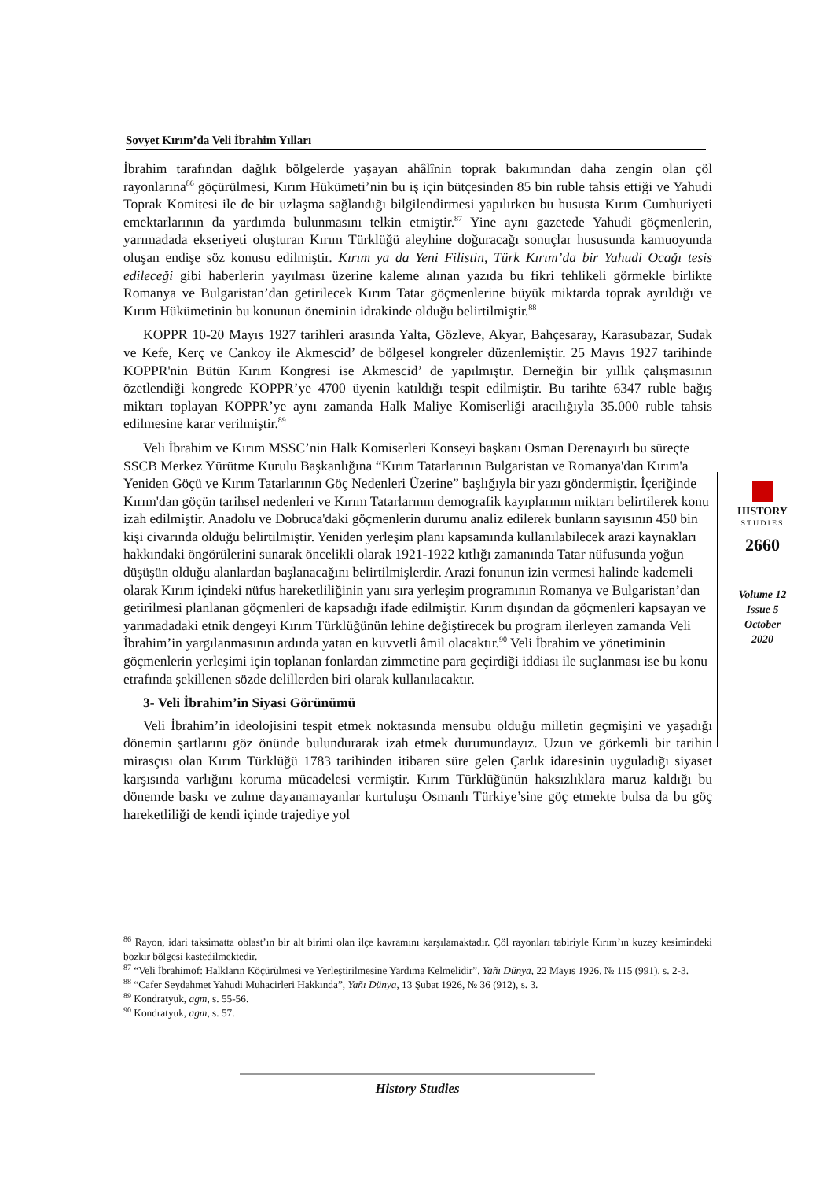Sovyet Kırım’da Veli İbrahim Yılları
İbrahim tarafından dağlık bölgelerde yaşayan ahâlînin toprak bakımından daha zengin olan çöl rayonlarına<sup>86</sup> göçürülmesi, Kırım Hükümeti’nin bu iş için bütçesinden 85 bin ruble tahsis ettiği ve Yahudi Toprak Komitesi ile de bir uzlaşma sağlandığı bilgilendirmesi yapılırken bu hususta Kırım Cumhuriyeti emektarlarının da yardımda bulunmasını telkin etmiştir.<sup>87</sup> Yine aynı gazetede Yahudi göçmenlerin, yarımadada ekseriyeti oluşturan Kırım Türklüğü aleyhine doğuracağı sonuçlar hususunda kamuoyunda oluşan endişe söz konusu edilmiştir. Kırım ya da Yeni Filistin, Türk Kırım’da bir Yahudi Ocağı tesis edileceği gibi haberlerin yayılması üzerine kaleme alınan yazıda bu fikri tehlikeli görmekle birlikte Romanya ve Bulgaristan’dan getirilecek Kırım Tatar göçmenlerine büyük miktarda toprak ayrıldığı ve Kırım Hükümetinin bu konunun öneminin idrakinde olduğu belirtilmiştir.<sup>88</sup>
KOPPR 10-20 Mayıs 1927 tarihleri arasında Yalta, Gözleve, Akyar, Bahçesaray, Karasubazar, Sudak ve Kefe, Kerç ve Cankoy ile Akmescid’ de bölgesel kongreler düzenlemiştir. 25 Mayıs 1927 tarihinde KOPPR'nin Bütün Kırım Kongresi ise Akmescid’ de yapılmıştır. Derneğin bir yıllık çalışmasının özetlendiği kongrede KOPPR’ye 4700 üyenin katıldığı tespit edilmiştir. Bu tarihte 6347 ruble bağış miktarı toplayan KOPPR’ye aynı zamanda Halk Maliye Komiserliği aracılığıyla 35.000 ruble tahsis edilmesine karar verilmiştir.<sup>89</sup>
Veli İbrahim ve Kırım MSSC’nin Halk Komiserleri Konseyi başkanı Osman Derenayırlı bu süreçte SSCB Merkez Yürütme Kurulu Başkanlığına “Kırım Tatarlarının Bulgaristan ve Romanya'dan Kırım'a Yeniden Göçü ve Kırım Tatarlarının Göç Nedenleri Üzerine” başlığıyla bir yazı göndermiştir. İçeriğinde Kırım'dan göçün tarihsel nedenleri ve Kırım Tatarlarının demografik kayıplarının miktarı belirtilerek konu izah edilmiştir. Anadolu ve Dobruca'daki göçmenlerin durumu analiz edilerek bunların sayısının 450 bin kişi civarında olduğu belirtilmiştir. Yeniden yerleşim planı kapsamında kullanılabilecek arazi kaynakları hakkındaki öngörülerini sunarak öncelikli olarak 1921-1922 kıtlığı zamanında Tatar nüfusunda yoğun düşüşün olduğu alanlardan başlanacağını belirtilmişlerdir. Arazi fonunun izin vermesi halinde kademeli olarak Kırım içindeki nüfus hareketliliğinin yanı sıra yerleşim programının Romanya ve Bulgaristan’dan getirilmesi planlanan göçmenleri de kapsadığı ifade edilmiştir. Kırım dışından da göçmenleri kapsayan ve yarımadadaki etnik dengeyi Kırım Türklüğünün lehine değiştirecek bu program ilerleyen zamanda Veli İbrahim’in yargılanmasının ardında yatan en kuvvetli âmil olacaktır.<sup>90</sup> Veli İbrahim ve yönetiminin göçmenlerin yerleşimi için toplanan fonlardan zimmetine para geçirdiği iddiası ile suçlanması ise bu konu etrafında şekillenen sözde delillerden biri olarak kullanılacaktır.
3- Veli İbrahim’in Siyasi Görünümü
Veli İbrahim’in ideolojisini tespit etmek noktasında mensubu olduğu milletin geçmişini ve yaşadığı dönemin şartlarını göz önünde bulundurarak izah etmek durumundayız. Uzun ve görkemli bir tarihin mirasçısı olan Kırım Türklüğü 1783 tarihinden itibaren süre gelen Çarlık idaresinin uyguladığı siyaset karşısında varlığını koruma mücadelesi vermiştir. Kırım Türklüğünün haksızlıklara maruz kaldığı bu dönemde baskı ve zulme dayanamayanlar kurtuluşu Osmanlı Türkiye’sine göç etmekte bulsa da bu göç hareketliliği de kendi içinde trajediye yol
HISTORY
STUDIES
2660
Volume 12
Issue 5
October
2020
<sup>86</sup> Rayon, idari taksimatta oblast’ın bir alt birimi olan ilçe kavramını karşılamaktadır. Çöl rayonları tabiriyle Kırım’ın kuzey kesimindeki bozkır bölgesi kastedilmektedir.
<sup>87</sup> “Veli İbrahimof: Halkların Köçürülmesi ve Yerleştirilmesine Yardıma Kelmelidir”, Yañı Dünya, 22 Mayıs 1926, № 115 (991), s. 2-3.
<sup>88</sup> “Cafer Seydahmet Yahudi Muhacirleri Hakkında”, Yañı Dünya, 13 Şubat 1926, № 36 (912), s. 3.
<sup>89</sup> Kondratyuk, agm, s. 55-56.
<sup>90</sup> Kondratyuk, agm, s. 57.
History Studies